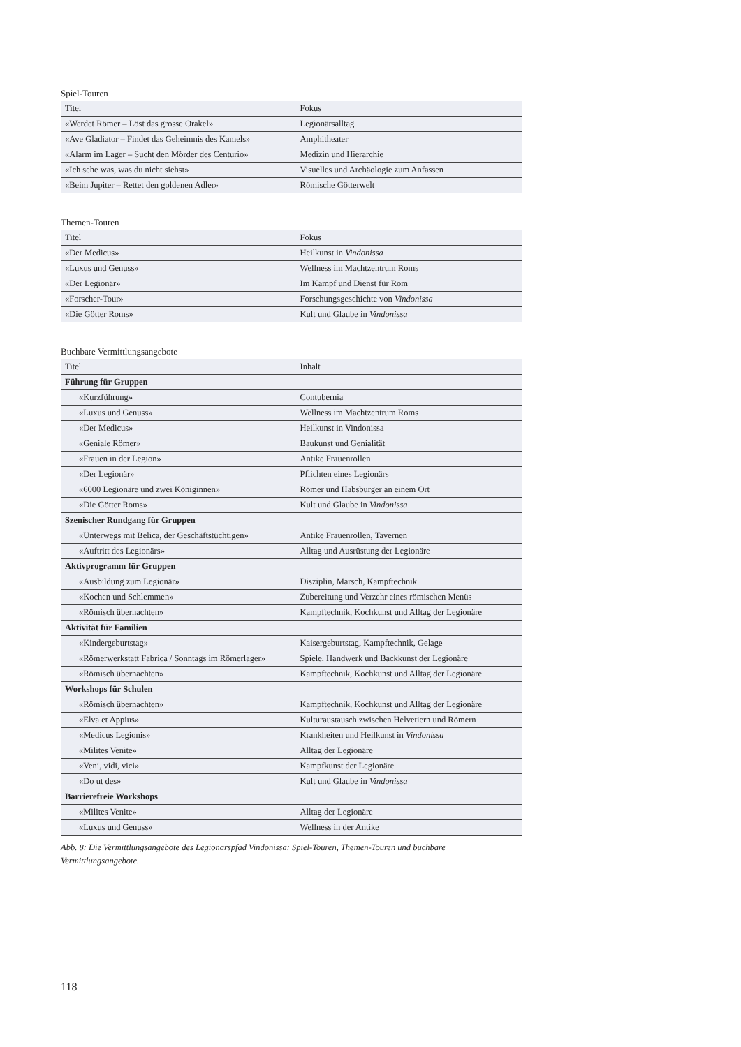Spiel-Touren
| Titel | Fokus |
| --- | --- |
| «Werdet Römer – Löst das grosse Orakel» | Legionärsalltag |
| «Ave Gladiator – Findet das Geheimnis des Kamels» | Amphitheater |
| «Alarm im Lager – Sucht den Mörder des Centurio» | Medizin und Hierarchie |
| «Ich sehe was, was du nicht siehst» | Visuelles und Archäologie zum Anfassen |
| «Beim Jupiter – Rettet den goldenen Adler» | Römische Götterwelt |
Themen-Touren
| Titel | Fokus |
| --- | --- |
| «Der Medicus» | Heilkunst in Vindonissa |
| «Luxus und Genuss» | Wellness im Machtzentrum Roms |
| «Der Legionär» | Im Kampf und Dienst für Rom |
| «Forscher-Tour» | Forschungsgeschichte von Vindonissa |
| «Die Götter Roms» | Kult und Glaube in Vindonissa |
Buchbare Vermittlungsangebote
| Titel | Inhalt |
| --- | --- |
| Führung für Gruppen | |
| «Kurzführung» | Contubernia |
| «Luxus und Genuss» | Wellness im Machtzentrum Roms |
| «Der Medicus» | Heilkunst in Vindonissa |
| «Geniale Römer» | Baukunst und Genialität |
| «Frauen in der Legion» | Antike Frauenrollen |
| «Der Legionär» | Pflichten eines Legionärs |
| «6000 Legionäre und zwei Königinnen» | Römer und Habsburger an einem Ort |
| «Die Götter Roms» | Kult und Glaube in Vindonissa |
| Szenischer Rundgang für Gruppen | |
| «Unterwegs mit Belica, der Geschäftstüchtigen» | Antike Frauenrollen, Tavernen |
| «Auftritt des Legionärs» | Alltag und Ausrüstung der Legionäre |
| Aktivprogramm für Gruppen | |
| «Ausbildung zum Legionär» | Disziplin, Marsch, Kampftechnik |
| «Kochen und Schlemmen» | Zubereitung und Verzehr eines römischen Menüs |
| «Römisch übernachten» | Kampftechnik, Kochkunst und Alltag der Legionäre |
| Aktivität für Familien | |
| «Kindergeburtstag» | Kaisergeburtstag, Kampftechnik, Gelage |
| «Römerwerkstatt Fabrica / Sonntags im Römerlager» | Spiele, Handwerk und Backkunst der Legionäre |
| «Römisch übernachten» | Kampftechnik, Kochkunst und Alltag der Legionäre |
| Workshops für Schulen | |
| «Römisch übernachten» | Kampftechnik, Kochkunst und Alltag der Legionäre |
| «Elva et Appius» | Kulturaustausch zwischen Helvetiern und Römern |
| «Medicus Legionis» | Krankheiten und Heilkunst in Vindonissa |
| «Milites Venite» | Alltag der Legionäre |
| «Veni, vidi, vici» | Kampfkunst der Legionäre |
| «Do ut des» | Kult und Glaube in Vindonissa |
| Barrierefreie Workshops | |
| «Milites Venite» | Alltag der Legionäre |
| «Luxus und Genuss» | Wellness in der Antike |
Abb. 8: Die Vermittlungsangebote des Legionärspfad Vindonissa: Spiel-Touren, Themen-Touren und buchbare Vermittlungsangebote.
118